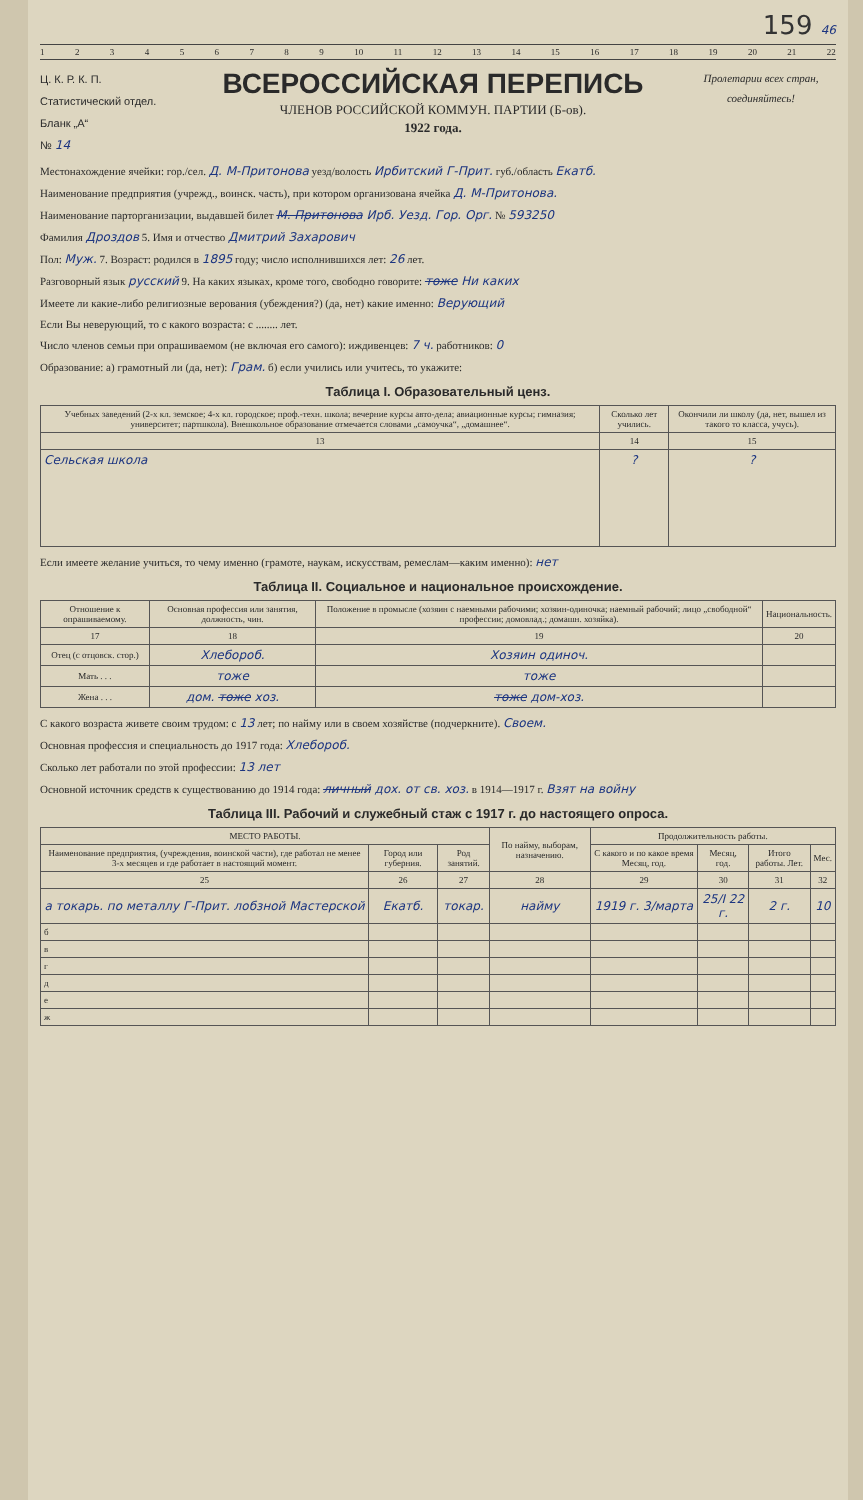159 46
123456789 10 11 12 13 14 15 16 17 18 19 20 21 22
Ц. К. Р. К. П.
Статистический отдел.
Бланк „А“
№ 14
ВСЕРОССИЙСКАЯ ПЕРЕПИСЬ
ЧЛЕНОВ РОССИЙСКОЙ КОММУН. ПАРТИИ (Б-ов).
1922 года.
Пролетарии всех стран,
соединяйтесь!
Местонахождение ячейки: гор./сел. Д. М-Притонова уезд/волость Ирбитский Г-Прит. губ./область Екатб.
Наименование предприятия (учрежд., воинск. часть), при котором организована ячейка Д. М-Притонова.
Наименование парторганизации, выдавшей билет М. Притонова Ирб. Уезд. Гор. Орг. № 593250
Фамилия Дроздов 5. Имя и отчество Дмитрий Захарович
Пол: Муж. 7. Возраст: родился в 1895 году; число исполнившихся лет: 26 лет.
Разговорный язык русский 9. На каких языках, кроме того, свободно говорите: тоже Ни каких
Имеете ли какие-либо религиозные верования (убеждения?) (да, нет) какие именно: Верующий
Если Вы неверующий, то с какого возраста: с ........ лет.
Число членов семьи при опрашиваемом (не включая его самого): иждивенцев: 7 ч. работников: 0
Образование: а) грамотный ли (да, нет): Грам. б) если учились или учитесь, то укажите:
Таблица I. Образовательный ценз.
| Учебных заведений (2-х кл. земское; 4-х кл. городское; проф.-техн. школа; вечерние курсы авто-дела; авиационные курсы; гимназия; университет; партшкола). Внешкольное образование отмечается словами „самоучка“, „домашнее“. | Сколько лет учились. | Окончили ли школу (да, нет, вышел из такого то класса, учусь). |
| --- | --- | --- |
| 13 | 14 | 15 |
| Сельская школа | ? | ? |
Если имеете желание учиться, то чему именно (грамоте, наукам, искусствам, ремеслам—каким именно): нет
Таблица II. Социальное и национальное происхождение.
| Отношение к опрашиваемому. | Основная профессия или занятия, должность, чин. | Положение в промысле (хозяин с наемными рабочими; хозяин-одиночка; наемный рабочий; лицо „свободной“ профессии; домовлад.; домашн. хозяйка). | Национальность. |
| --- | --- | --- | --- |
| 17 | 18 | 19 | 20 |
| Отец (с отцовск. стор.) | Хлебороб. | Хозяин одиноч. | |
| Мать . . . | тоже | тоже | |
| Жена . . . | дом. тоже хоз. | тоже дом-хоз. | |
С какого возраста живете своим трудом: с 13 лет; по найму или в своем хозяйстве (подчеркните). Своем.
Основная профессия и специальность до 1917 года: Хлебороб.
Сколько лет работали по этой профессии: 13 лет
Основной источник средств к существованию до 1914 года: личный дох. от св. хоз. в 1914—1917 г. Взят на войну
Таблица III. Рабочий и служебный стаж с 1917 г. до настоящего опроса.
| МЕСТО РАБОТЫ. | | | По найму, выборам, назначению. | Продолжительность работы. | | | |
| --- | --- | --- | --- | --- | --- | --- | --- |
| Наименование предприятия, (учреждения, воинской части), где работал не менее 3-х месяцев и где работает в настоящий момент. | Город или губерния. | Род занятий. | | С какого и по какое время Месяц, год. | Месяц, год. | Итого работы. Лет. | Мес. |
| 25 | 26 | 27 | 28 | 29 | 30 | 31 | 32 |
| а токарь. по металлу Г-Прит. лобзной Мастерской | Екатб. | токар. | найму | 1919 г. 3/марта | 25/I 22 г. | 2 г. | 10 |
| б | | | | | | | |
| в | | | | | | | |
| г | | | | | | | |
| д | | | | | | | |
| е | | | | | | | |
| ж | | | | | | | |